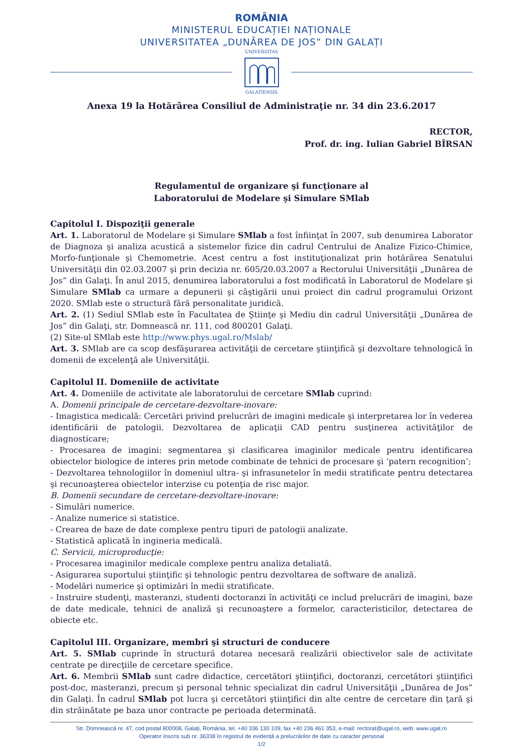ROMÂNIA
MINISTERUL EDUCAȚIEI NAȚIONALE
UNIVERSITATEA „DUNĂREA DE JOS” DIN GALAȚI
UNIVERSITAS
GALATIENSIS
Anexa 19 la Hotărârea Consiliul de Administraţie nr. 34 din 23.6.2017
RECTOR,
Prof. dr. ing. Iulian Gabriel BÎRSAN
Regulamentul de organizare şi funcţionare al
Laboratorului de Modelare şi Simulare SMlab
Capitolul I. Dispoziţii generale
Art. 1. Laboratorul de Modelare şi Simulare SMlab a fost înfiinţat în 2007, sub denumirea Laborator de Diagnoza şi analiza acustică a sistemelor fizice din cadrul Centrului de Analize Fizico-Chimice, Morfo-funţionale şi Chemometrie. Acest centru a fost instituţionalizat prin hotărârea Senatului Universităţii din 02.03.2007 şi prin decizia nr. 605/20.03.2007 a Rectorului Universităţii „Dunărea de Jos” din Galaţi. În anul 2015, denumirea laboratorului a fost modificată în Laboratorul de Modelare şi Simulare SMlab ca urmare a depunerii şi câştigării unui proiect din cadrul programului Orizont 2020. SMlab este o structură fără personalitate juridică.
Art. 2. (1) Sediul SMlab este în Facultatea de Ştiinţe şi Mediu din cadrul Universităţii „Dunărea de Jos” din Galaţi, str. Domnească nr. 111, cod 800201 Galaţi.
(2) Site-ul SMlab este http://www.phys.ugal.ro/Mslab/
Art. 3. SMlab are ca scop desfăşurarea activităţii de cercetare ştiinţifică şi dezvoltare tehnologică în domenii de excelenţă ale Universităţii.
Capitolul II. Domeniile de activitate
Art. 4. Domeniile de activitate ale laboratorului de cercetare SMlab cuprind:
A. Domenii principale de cercetare-dezvoltare-inovare:
- Imagistica medicală: Cercetări privind prelucrări de imagini medicale şi interpretarea lor în vederea identificării de patologii. Dezvoltarea de aplicaţii CAD pentru susţinerea activităţilor de diagnosticare;
- Procesarea de imagini: segmentarea şi clasificarea imaginilor medicale pentru identificarea obiectelor biologice de interes prin metode combinate de tehnici de procesare şi ‘patern recognition’;
- Dezvoltarea tehnologiilor în domeniul ultra- şi infrasunetelor în medii stratificate pentru detectarea şi recunoaşterea obiectelor interzise cu potenţia de risc major.
B. Domenii secundare de cercetare-dezvoltare-inovare:
- Simulări numerice.
- Analize numerice si statistice.
- Crearea de baze de date complexe pentru tipuri de patologii analizate.
- Statistică aplicată în ingineria medicală.
C. Servicii, microproducţie:
- Procesarea imaginilor medicale complexe pentru analiza detaliată.
- Asigurarea suportului ştiinţific şi tehnologic pentru dezvoltarea de software de analiză.
- Modelări numerice şi optimizări în medii stratificate.
- Instruire studenţi, masteranzi, studenti doctoranzi în activităţi ce includ prelucrări de imagini, baze de date medicale, tehnici de analiză şi recunoaştere a formelor, caracteristicilor, detectarea de obiecte etc.
Capitolul III. Organizare, membri şi structuri de conducere
Art. 5. SMlab cuprinde în structură dotarea necesară realizării obiectivelor sale de activitate centrate pe direcţiile de cercetare specifice.
Art. 6. Membrii SMlab sunt cadre didactice, cercetători ştiinţifici, doctoranzi, cercetători ştiinţifici post-doc, masteranzi, precum şi personal tehnic specializat din cadrul Universităţii „Dunărea de Jos” din Galaţi. În cadrul SMlab pot lucra şi cercetători ştiinţifici din alte centre de cercetare din ţară şi din străinătate pe baza unor contracte pe perioada determinată.
Str. Domnească nr. 47, cod postal 800008, Galați, România, tel. +40 336 130 109, fax +40 236 461 353, e-mail: rectorat@ugal.ro, web: www.ugal.ro
Operator înscris sub nr. 36338 în registrul de evidență a prelucrărilor de date cu caracter personal
1/2